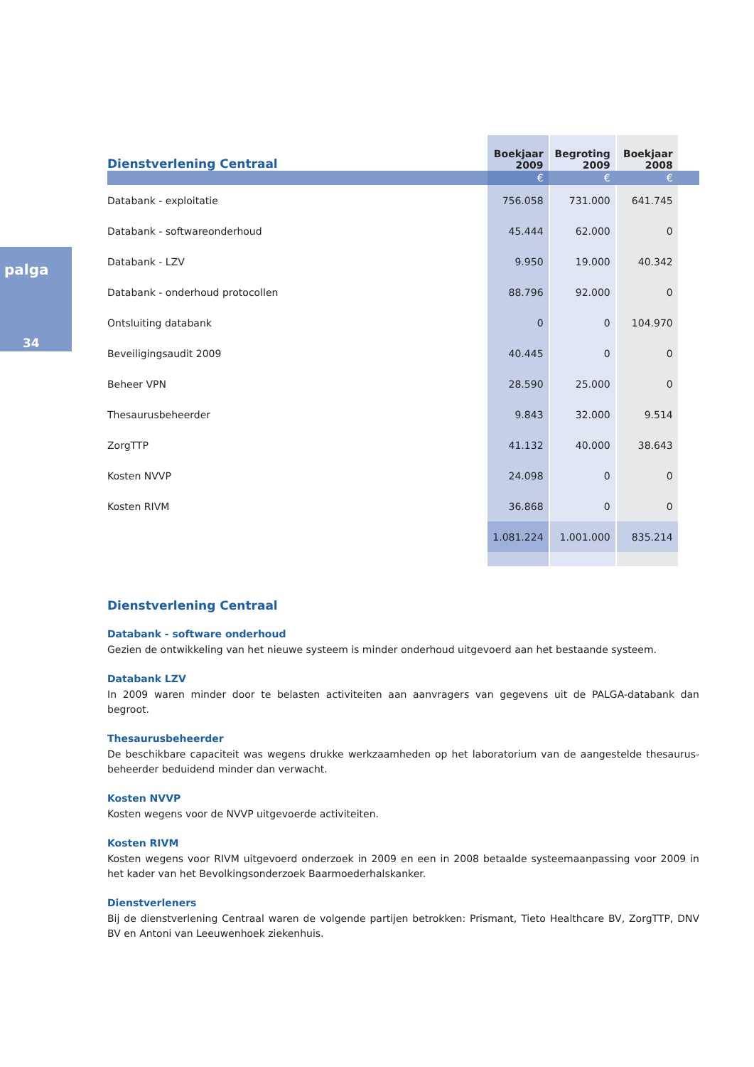palga
34
| Dienstverlening Centraal | Boekjaar 2009 | | Begroting 2009 | | Boekjaar 2008 | |
| --- | --- | --- | --- | --- | --- | --- |
| | € | | € | | € | |
| Databank - exploitatie | 756.058 | | 731.000 | | 641.745 | |
| Databank - softwareonderhoud | 45.444 | | 62.000 | | 0 | |
| Databank - LZV | 9.950 | | 19.000 | | 40.342 | |
| Databank - onderhoud protocollen | 88.796 | | 92.000 | | 0 | |
| Ontsluiting databank | 0 | | 0 | | 104.970 | |
| Beveiligingsaudit 2009 | 40.445 | | 0 | | 0 | |
| Beheer VPN | 28.590 | | 25.000 | | 0 | |
| Thesaurusbeheerder | 9.843 | | 32.000 | | 9.514 | |
| ZorgTTP | 41.132 | | 40.000 | | 38.643 | |
| Kosten NVVP | 24.098 | | 0 | | 0 | |
| Kosten RIVM | 36.868 | | 0 | | 0 | |
| | 1.081.224 | | 1.001.000 | | 835.214 | |
Dienstverlening Centraal
Databank - software onderhoud
Gezien de ontwikkeling van het nieuwe systeem is minder onderhoud uitgevoerd aan het bestaande systeem.
Databank LZV
In 2009 waren minder door te belasten activiteiten aan aanvragers van gegevens uit de PALGA-databank dan begroot.
Thesaurusbeheerder
De beschikbare capaciteit was wegens drukke werkzaamheden op het laboratorium van de aangestelde thesaurus-beheerder beduidend minder dan verwacht.
Kosten NVVP
Kosten wegens voor de NVVP uitgevoerde activiteiten.
Kosten RIVM
Kosten wegens voor RIVM uitgevoerd onderzoek in 2009 en een in 2008 betaalde systeemaanpassing voor 2009 in het kader van het Bevolkingsonderzoek Baarmoederhalskanker.
Dienstverleners
Bij de dienstverlening Centraal waren de volgende partijen betrokken: Prismant, Tieto Healthcare BV, ZorgTTP, DNV BV en Antoni van Leeuwenhoek ziekenhuis.